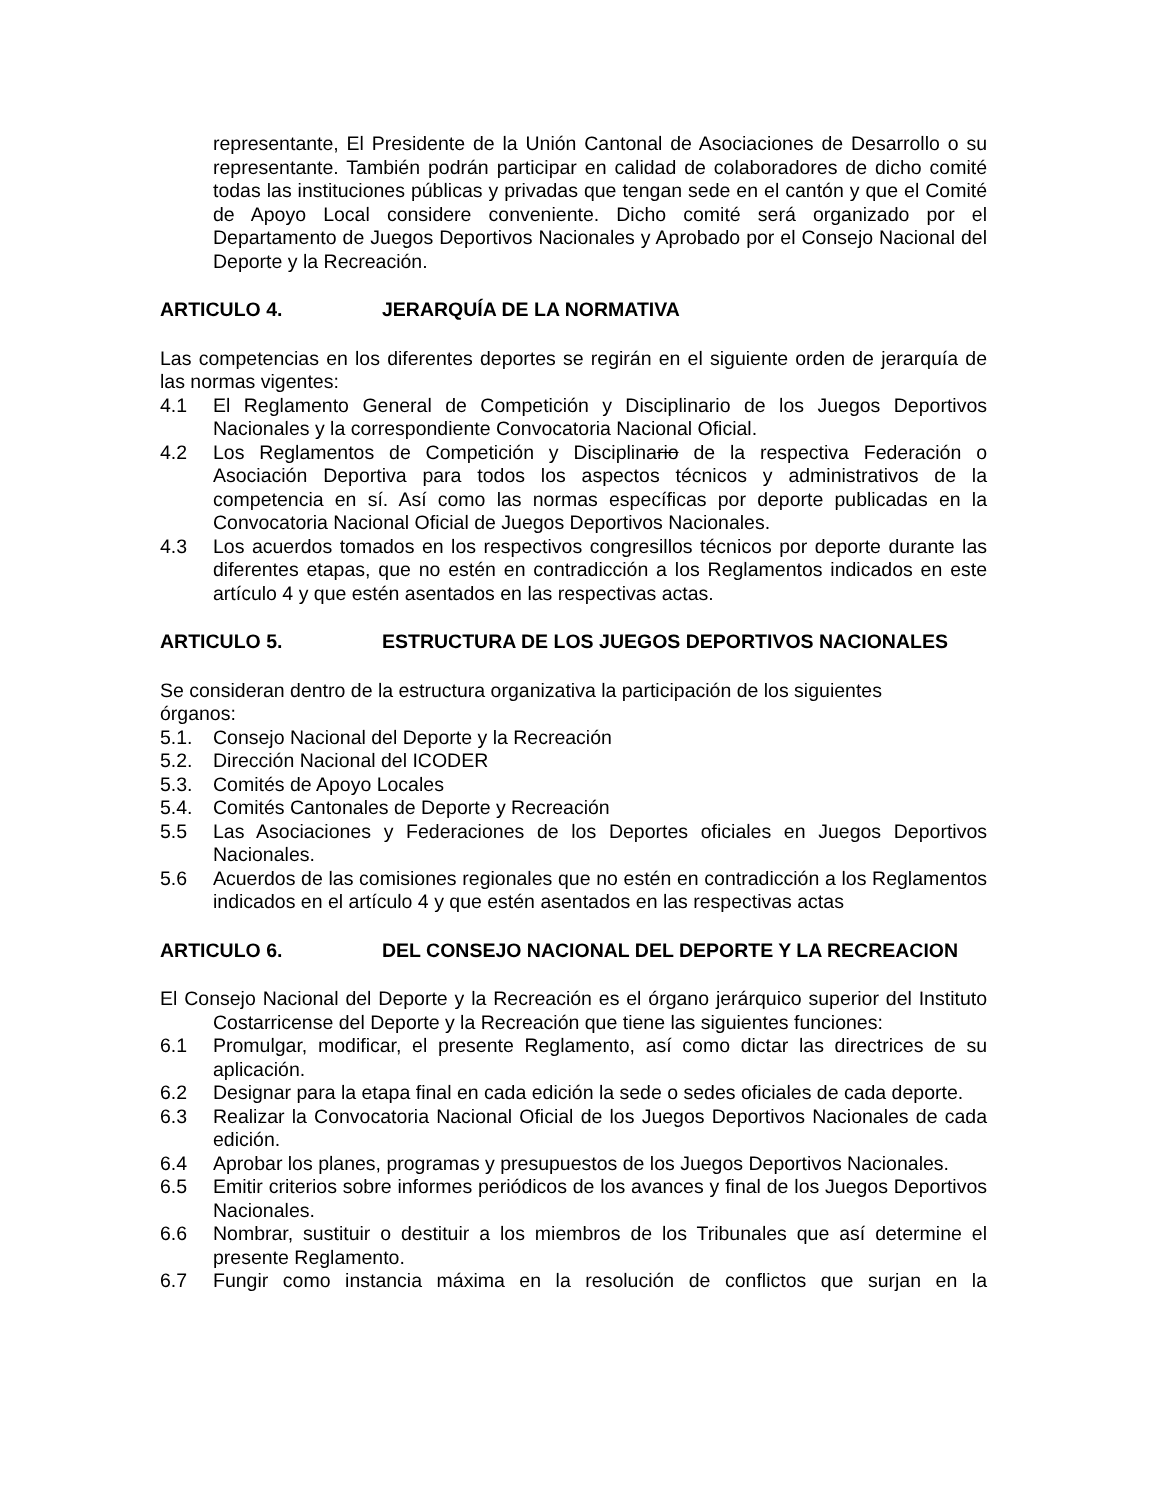representante, El Presidente de la Unión Cantonal de Asociaciones de Desarrollo o su representante. También podrán participar en calidad de colaboradores de dicho comité todas las instituciones públicas y privadas que tengan sede en el cantón y que el Comité de Apoyo Local considere conveniente. Dicho comité será organizado por el Departamento de Juegos Deportivos Nacionales y Aprobado por el Consejo Nacional del Deporte y la Recreación.
ARTICULO 4. JERARQUÍA DE LA NORMATIVA
Las competencias en los diferentes deportes se regirán en el siguiente orden de jerarquía de las normas vigentes:
4.1 El Reglamento General de Competición y Disciplinario de los Juegos Deportivos Nacionales y la correspondiente Convocatoria Nacional Oficial.
4.2 Los Reglamentos de Competición y Disciplinario de la respectiva Federación o Asociación Deportiva para todos los aspectos técnicos y administrativos de la competencia en sí. Así como las normas específicas por deporte publicadas en la Convocatoria Nacional Oficial de Juegos Deportivos Nacionales.
4.3 Los acuerdos tomados en los respectivos congresillos técnicos por deporte durante las diferentes etapas, que no estén en contradicción a los Reglamentos indicados en este artículo 4 y que estén asentados en las respectivas actas.
ARTICULO 5. ESTRUCTURA DE LOS JUEGOS DEPORTIVOS NACIONALES
Se consideran dentro de la estructura organizativa la participación de los siguientes
órganos:
5.1. Consejo Nacional del Deporte y la Recreación
5.2. Dirección Nacional del ICODER
5.3. Comités de Apoyo Locales
5.4. Comités Cantonales de Deporte y Recreación
5.5 Las Asociaciones y Federaciones de los Deportes oficiales en Juegos Deportivos Nacionales.
5.6 Acuerdos de las comisiones regionales que no estén en contradicción a los Reglamentos indicados en el artículo 4 y que estén asentados en las respectivas actas
ARTICULO 6. DEL CONSEJO NACIONAL DEL DEPORTE Y LA RECREACION
El Consejo Nacional del Deporte y la Recreación es el órgano jerárquico superior del Instituto Costarricense del Deporte y la Recreación que tiene las siguientes funciones:
6.1 Promulgar, modificar, el presente Reglamento, así como dictar las directrices de su aplicación.
6.2 Designar para la etapa final en cada edición la sede o sedes oficiales de cada deporte.
6.3 Realizar la Convocatoria Nacional Oficial de los Juegos Deportivos Nacionales de cada edición.
6.4 Aprobar los planes, programas y presupuestos de los Juegos Deportivos Nacionales.
6.5 Emitir criterios sobre informes periódicos de los avances y final de los Juegos Deportivos Nacionales.
6.6 Nombrar, sustituir o destituir a los miembros de los Tribunales que así determine el presente Reglamento.
6.7 Fungir como instancia máxima en la resolución de conflictos que surjan en la